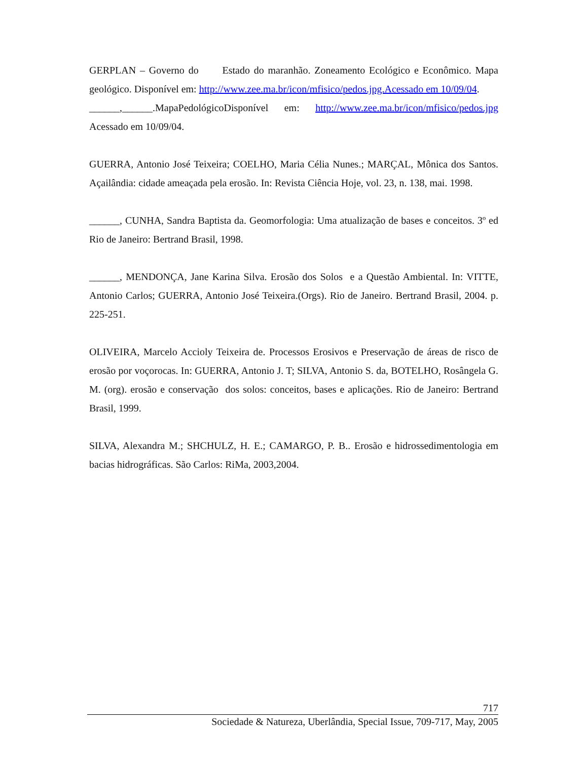GERPLAN – Governo do Estado do maranhão. Zoneamento Ecológico e Econômico. Mapa geológico. Disponível em: http://www.zee.ma.br/icon/mfisico/pedos.jpg.Acessado em 10/09/04.
______,______.MapaPedológicoDisponível em: http://www.zee.ma.br/icon/mfisico/pedos.jpg Acessado em 10/09/04.
GUERRA, Antonio José Teixeira; COELHO, Maria Célia Nunes.; MARÇAL, Mônica dos Santos. Açailândia: cidade ameaçada pela erosão. In: Revista Ciência Hoje, vol. 23, n. 138, mai. 1998.
______, CUNHA, Sandra Baptista da. Geomorfologia: Uma atualização de bases e conceitos. 3º ed Rio de Janeiro: Bertrand Brasil, 1998.
______, MENDONÇA, Jane Karina Silva. Erosão dos Solos e a Questão Ambiental. In: VITTE, Antonio Carlos; GUERRA, Antonio José Teixeira.(Orgs). Rio de Janeiro. Bertrand Brasil, 2004. p. 225-251.
OLIVEIRA, Marcelo Accioly Teixeira de. Processos Erosivos e Preservação de áreas de risco de erosão por voçorocas. In: GUERRA, Antonio J. T; SILVA, Antonio S. da, BOTELHO, Rosângela G. M. (org). erosão e conservação dos solos: conceitos, bases e aplicações. Rio de Janeiro: Bertrand Brasil, 1999.
SILVA, Alexandra M.; SHCHULZ, H. E.; CAMARGO, P. B.. Erosão e hidrossedimentologia em bacias hidrográficas. São Carlos: RiMa, 2003,2004.
717
Sociedade & Natureza, Uberlândia, Special Issue, 709-717, May, 2005